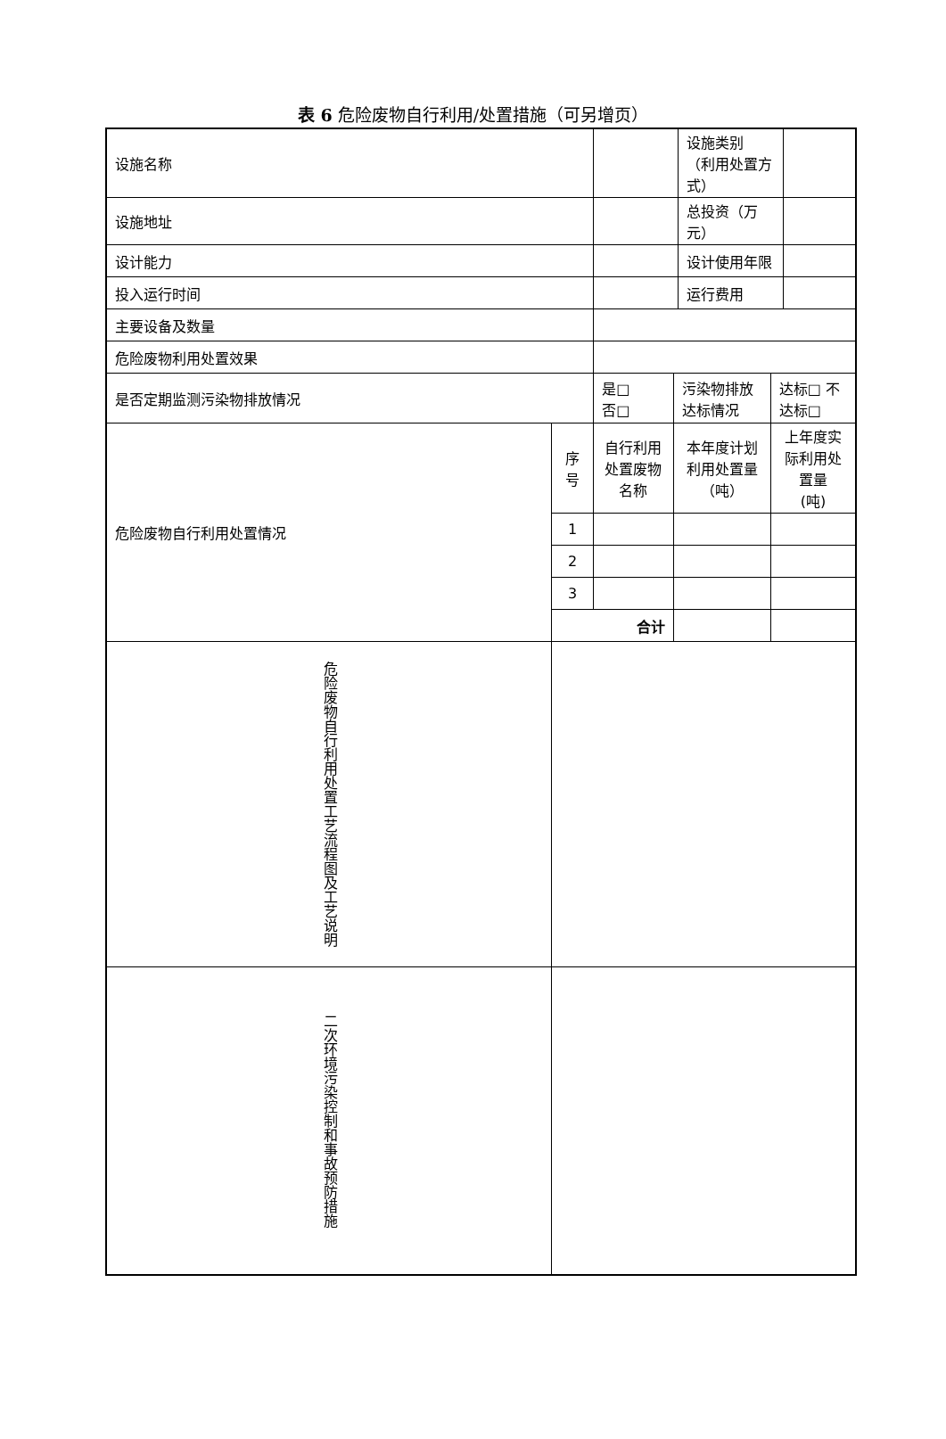表 6 危险废物自行利用/处置措施（可另增页）
| 设施名称 | | | | 设施类别 （利用处置方式） | | |
| 设施地址 | | | | 总投资（万元） | | |
| 设计能力 | | | | 设计使用年限 | | |
| 投入运行时间 | | | | 运行费用 | | |
| 主要设备及数量 | | | | | | |
| 危险废物利用处置效果 | | | | | | |
| 是否定期监测污染物排放情况 | | 是□ 否□ | 污染物排放达标情况 | | 达标□ 不达标□ | |
| 危险废物自行利用处置情况 | 序号 | 自行利用处置废物名称 | 本年度计划利用处置量 （吨） | | 上年度实际利用处置量 (吨) | |
| | 1 | | | | | |
| | 2 | | | | | |
| | 3 | | | | | |
| | 合计 | | | | | |
| 危险废物自行利用处置工艺流程图及工艺说明 | | | | | | |
| 二次环境污染控制和事故预防措施 | | | | | | |